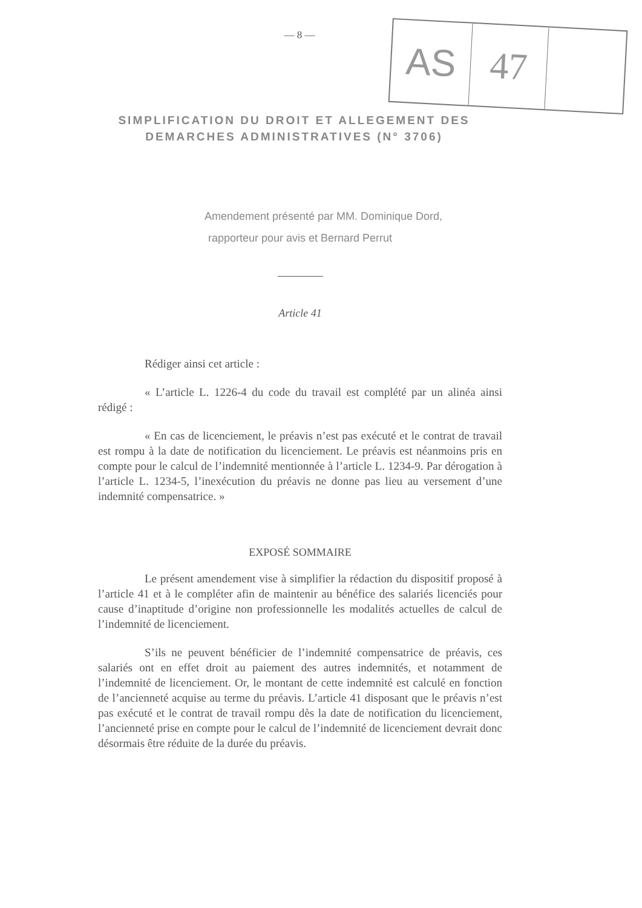— 8 —
AS
47
SIMPLIFICATION DU DROIT ET ALLEGEMENT DES DEMARCHES ADMINISTRATIVES (N° 3706)
Amendement présenté par MM. Dominique Dord,
rapporteur pour avis et Bernard Perrut
Article 41
Rédiger ainsi cet article :
« L’article L. 1226-4 du code du travail est complété par un alinéa ainsi rédigé :
« En cas de licenciement, le préavis n’est pas exécuté et le contrat de travail est rompu à la date de notification du licenciement. Le préavis est néanmoins pris en compte pour le calcul de l’indemnité mentionnée à l’article L. 1234-9. Par dérogation à l’article L. 1234-5, l’inexécution du préavis ne donne pas lieu au versement d’une indemnité compensatrice. »
EXPOSÉ SOMMAIRE
Le présent amendement vise à simplifier la rédaction du dispositif proposé à l’article 41 et à le compléter afin de maintenir au bénéfice des salariés licenciés pour cause d’inaptitude d’origine non professionnelle les modalités actuelles de calcul de l’indemnité de licenciement.
S’ils ne peuvent bénéficier de l’indemnité compensatrice de préavis, ces salariés ont en effet droit au paiement des autres indemnités, et notamment de l’indemnité de licenciement. Or, le montant de cette indemnité est calculé en fonction de l’ancienneté acquise au terme du préavis. L’article 41 disposant que le préavis n’est pas exécuté et le contrat de travail rompu dès la date de notification du licenciement, l’ancienneté prise en compte pour le calcul de l’indemnité de licenciement devrait donc désormais être réduite de la durée du préavis.